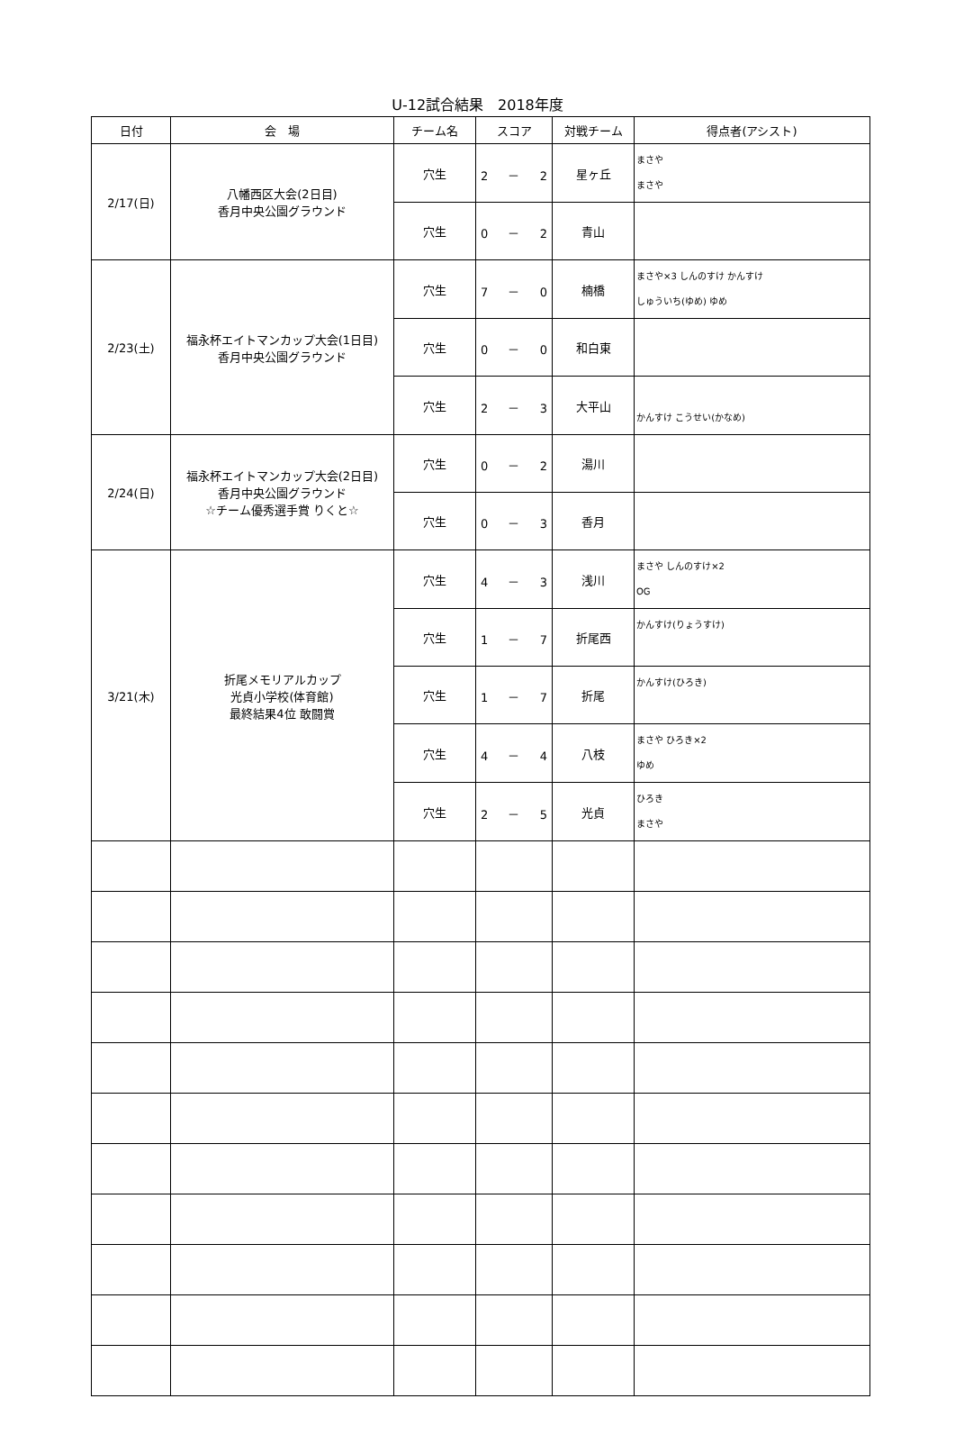U-12試合結果　2018年度
| 日付 | 会 場 | チーム名 | スコア | 対戦チーム | 得点者(アシスト) |
| --- | --- | --- | --- | --- | --- |
| 2/17(日) | 八幡西区大会(2日目) 香月中央公園グラウンド | 穴生 | 2 － 2 | 星ヶ丘 | まさや まさや |
| | | 穴生 | 0 － 2 | 青山 | |
| 2/23(土) | 福永杯エイトマンカップ大会(1日目) 香月中央公園グラウンド | 穴生 | 7 － 0 | 楠橋 | まさや×3 しんのすけ かんすけ しゅういち(ゆめ) ゆめ |
| | | 穴生 | 0 － 0 | 和白東 | |
| | | 穴生 | 2 － 3 | 大平山 | かんすけ こうせい(かなめ) |
| 2/24(日) | 福永杯エイトマンカップ大会(2日目) 香月中央公園グラウンド ☆チーム優秀選手賞 りくと☆ | 穴生 | 0 － 2 | 湯川 | |
| | | 穴生 | 0 － 3 | 香月 | |
| 3/21(木) | 折尾メモリアルカップ 光貞小学校(体育館) 最終結果4位 敢闘賞 | 穴生 | 4 － 3 | 浅川 | まさや しんのすけ×2 OG |
| | | 穴生 | 1 － 7 | 折尾西 | かんすけ(りょうすけ) |
| | | 穴生 | 1 － 7 | 折尾 | かんすけ(ひろき) |
| | | 穴生 | 4 － 4 | 八枝 | まさや ひろき×2 ゆめ |
| | | 穴生 | 2 － 5 | 光貞 | ひろき まさや |